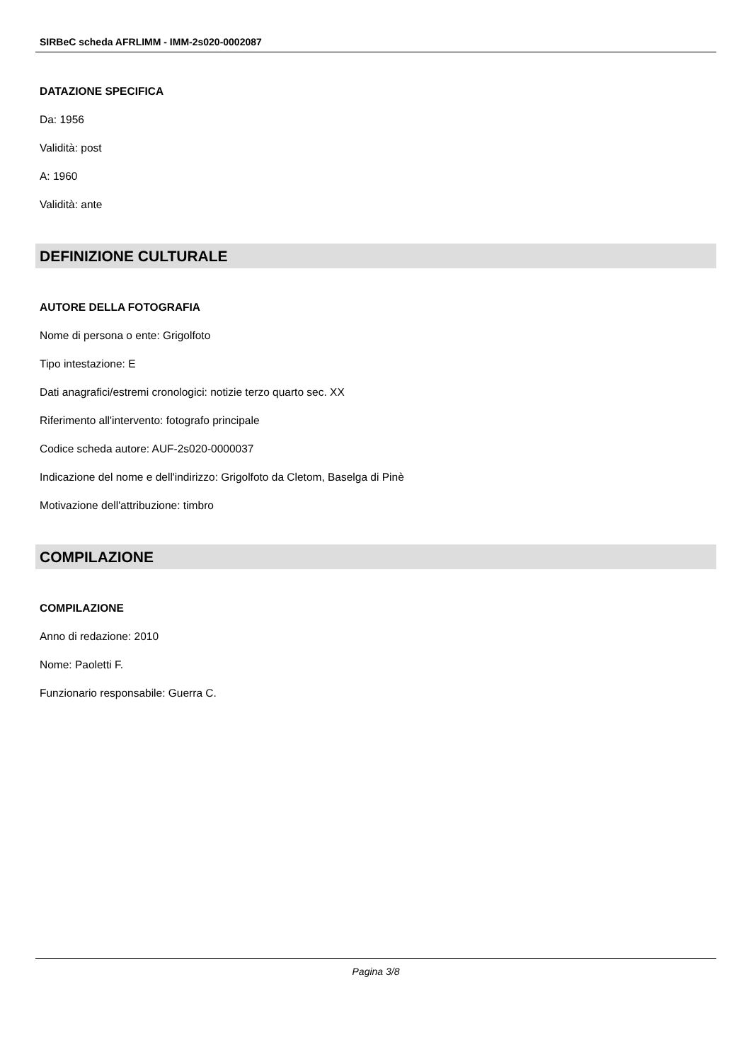SIRBeC scheda AFRLIMM - IMM-2s020-0002087
DATAZIONE SPECIFICA
Da: 1956
Validità: post
A: 1960
Validità: ante
DEFINIZIONE CULTURALE
AUTORE DELLA FOTOGRAFIA
Nome di persona o ente: Grigolfoto
Tipo intestazione: E
Dati anagrafici/estremi cronologici: notizie terzo quarto sec. XX
Riferimento all'intervento: fotografo principale
Codice scheda autore: AUF-2s020-0000037
Indicazione del nome e dell'indirizzo: Grigolfoto da Cletom, Baselga di Pinè
Motivazione dell'attribuzione: timbro
COMPILAZIONE
COMPILAZIONE
Anno di redazione: 2010
Nome: Paoletti F.
Funzionario responsabile: Guerra C.
Pagina 3/8